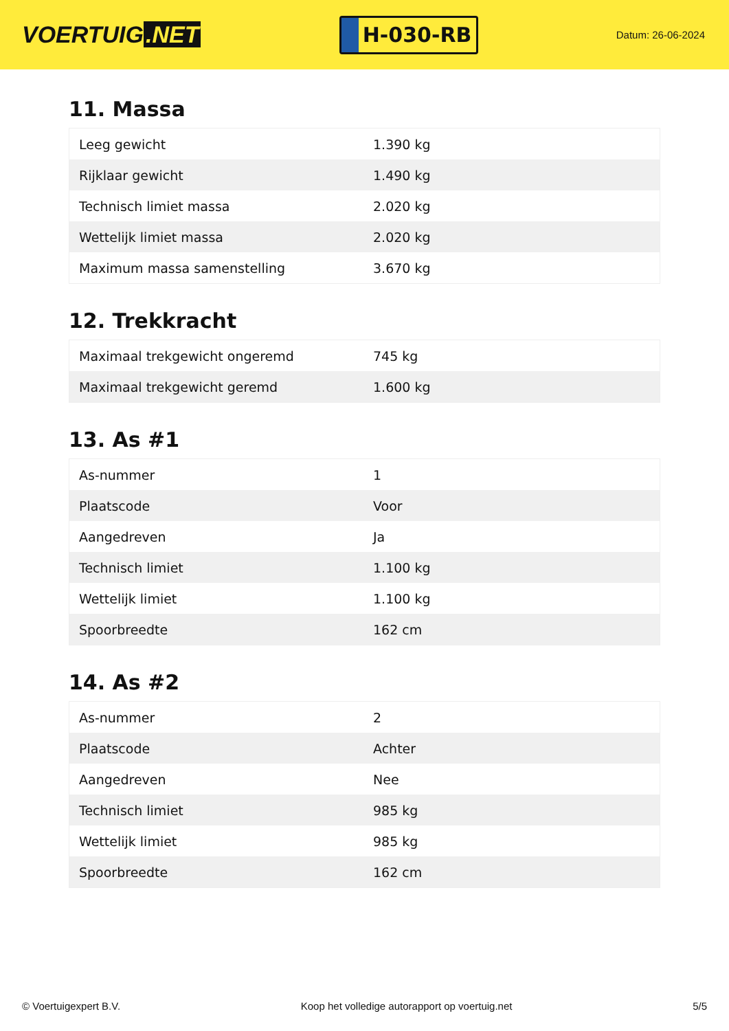VOERTUIG.NET
H-030-RB
Datum: 26-06-2024
11. Massa
| Leeg gewicht | 1.390 kg |
| Rijklaar gewicht | 1.490 kg |
| Technisch limiet massa | 2.020 kg |
| Wettelijk limiet massa | 2.020 kg |
| Maximum massa samenstelling | 3.670 kg |
12. Trekkracht
| Maximaal trekgewicht ongeremd | 745 kg |
| Maximaal trekgewicht geremd | 1.600 kg |
13. As #1
| As-nummer | 1 |
| Plaatscode | Voor |
| Aangedreven | Ja |
| Technisch limiet | 1.100 kg |
| Wettelijk limiet | 1.100 kg |
| Spoorbreedte | 162 cm |
14. As #2
| As-nummer | 2 |
| Plaatscode | Achter |
| Aangedreven | Nee |
| Technisch limiet | 985 kg |
| Wettelijk limiet | 985 kg |
| Spoorbreedte | 162 cm |
© Voertuigexpert B.V. Koop het volledige autorapport op voertuig.net
5/5